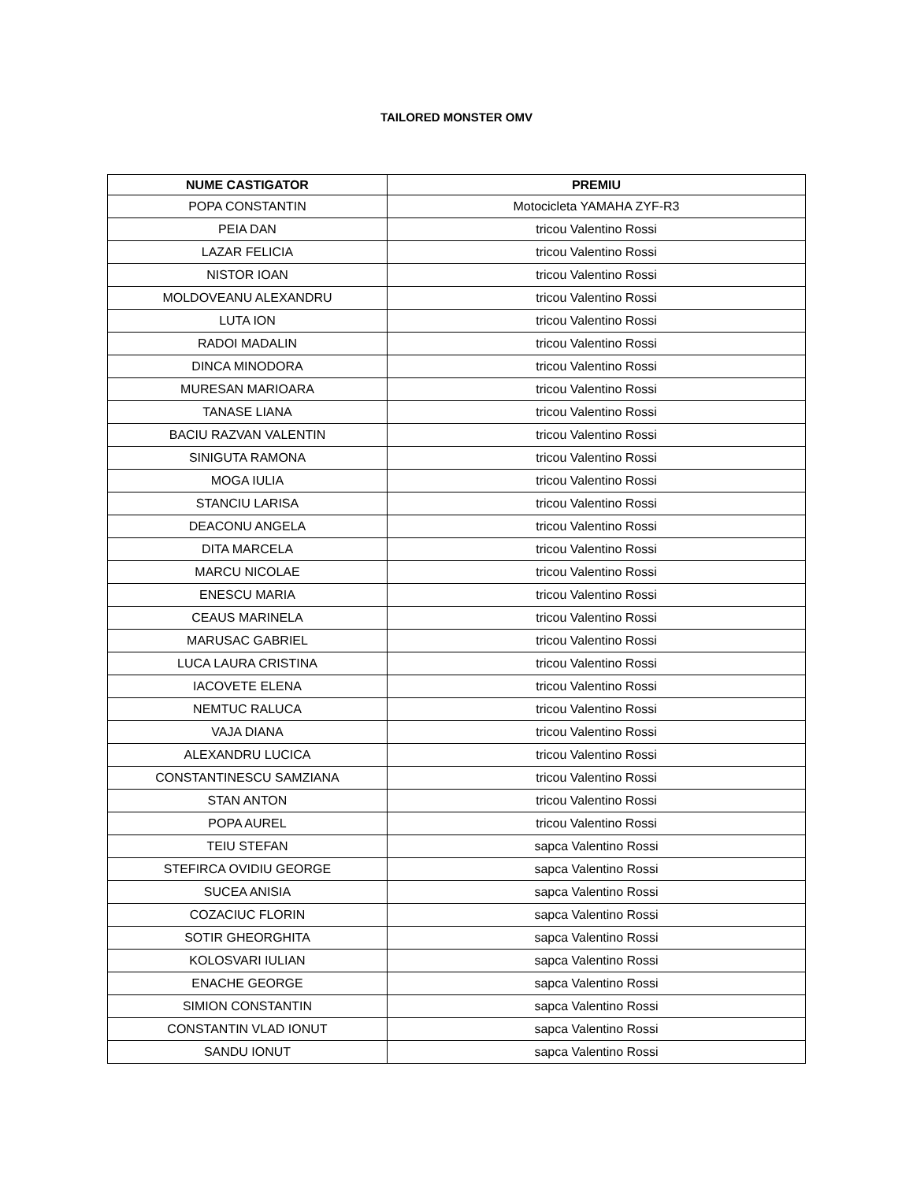TAILORED MONSTER OMV
| NUME CASTIGATOR | PREMIU |
| --- | --- |
| POPA CONSTANTIN | Motocicleta YAMAHA ZYF-R3 |
| PEIA DAN | tricou Valentino Rossi |
| LAZAR FELICIA | tricou Valentino Rossi |
| NISTOR IOAN | tricou Valentino Rossi |
| MOLDOVEANU ALEXANDRU | tricou Valentino Rossi |
| LUTA ION | tricou Valentino Rossi |
| RADOI MADALIN | tricou Valentino Rossi |
| DINCA MINODORA | tricou Valentino Rossi |
| MURESAN MARIOARA | tricou Valentino Rossi |
| TANASE LIANA | tricou Valentino Rossi |
| BACIU RAZVAN VALENTIN | tricou Valentino Rossi |
| SINIGUTA RAMONA | tricou Valentino Rossi |
| MOGA IULIA | tricou Valentino Rossi |
| STANCIU LARISA | tricou Valentino Rossi |
| DEACONU ANGELA | tricou Valentino Rossi |
| DITA MARCELA | tricou Valentino Rossi |
| MARCU NICOLAE | tricou Valentino Rossi |
| ENESCU MARIA | tricou Valentino Rossi |
| CEAUS MARINELA | tricou Valentino Rossi |
| MARUSAC GABRIEL | tricou Valentino Rossi |
| LUCA LAURA CRISTINA | tricou Valentino Rossi |
| IACOVETE ELENA | tricou Valentino Rossi |
| NEMTUC RALUCA | tricou Valentino Rossi |
| VAJA DIANA | tricou Valentino Rossi |
| ALEXANDRU LUCICA | tricou Valentino Rossi |
| CONSTANTINESCU SAMZIANA | tricou Valentino Rossi |
| STAN ANTON | tricou Valentino Rossi |
| POPA AUREL | tricou Valentino Rossi |
| TEIU STEFAN | sapca Valentino Rossi |
| STEFIRCA OVIDIU GEORGE | sapca Valentino Rossi |
| SUCEA ANISIA | sapca Valentino Rossi |
| COZACIUC FLORIN | sapca Valentino Rossi |
| SOTIR GHEORGHITA | sapca Valentino Rossi |
| KOLOSVARI IULIAN | sapca Valentino Rossi |
| ENACHE GEORGE | sapca Valentino Rossi |
| SIMION CONSTANTIN | sapca Valentino Rossi |
| CONSTANTIN VLAD IONUT | sapca Valentino Rossi |
| SANDU IONUT | sapca Valentino Rossi |